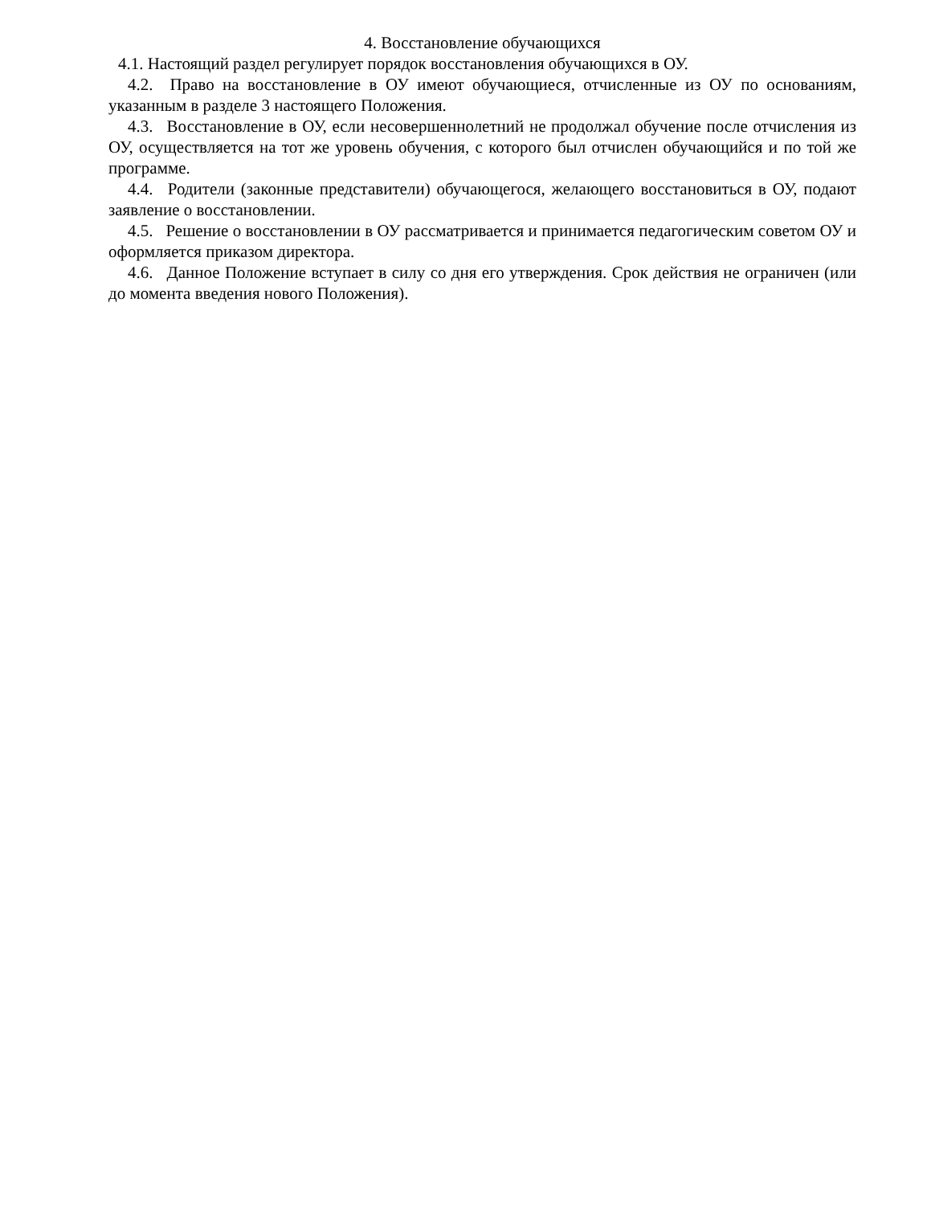4. Восстановление обучающихся
4.1. Настоящий раздел регулирует порядок восстановления обучающихся в ОУ.
4.2. Право на восстановление в ОУ имеют обучающиеся, отчисленные из ОУ по основаниям, указанным в разделе 3 настоящего Положения.
4.3. Восстановление в ОУ, если несовершеннолетний не продолжал обучение после отчисления из ОУ, осуществляется на тот же уровень обучения, с которого был отчислен обучающийся и по той же программе.
4.4. Родители (законные представители) обучающегося, желающего восстановиться в ОУ, подают заявление о восстановлении.
4.5. Решение о восстановлении в ОУ рассматривается и принимается педагогическим советом ОУ и оформляется приказом директора.
4.6. Данное Положение вступает в силу со дня его утверждения. Срок действия не ограничен (или до момента введения нового Положения).